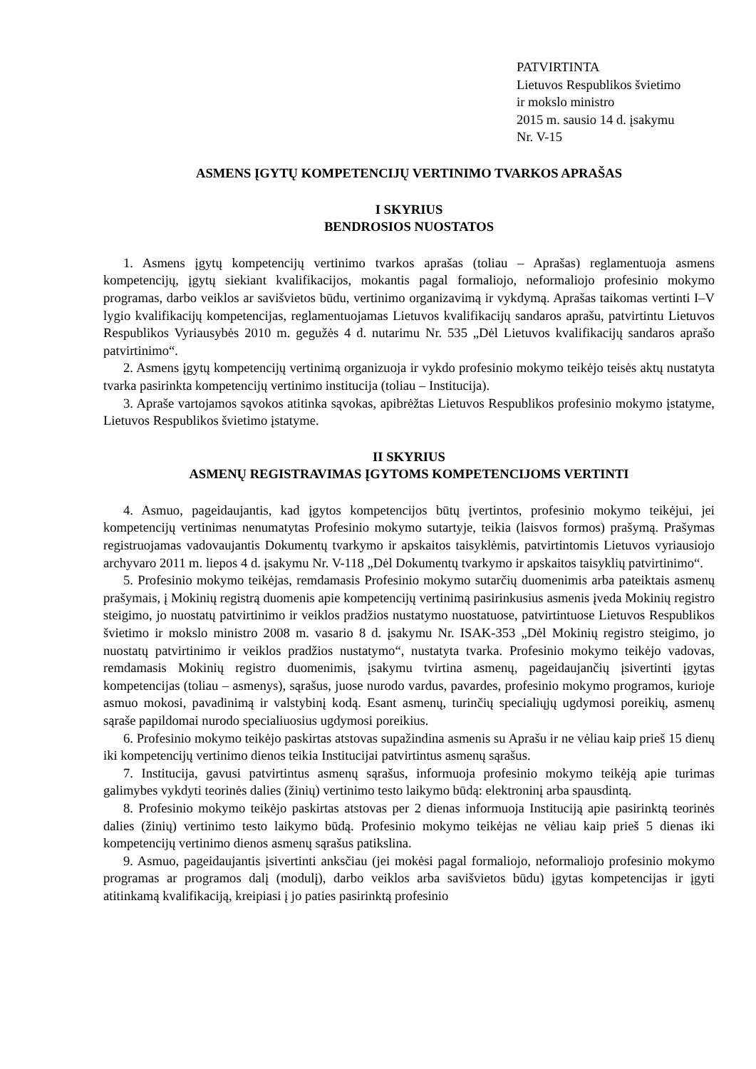PATVIRTINTA
Lietuvos Respublikos švietimo
ir mokslo ministro
2015 m. sausio 14 d. įsakymu
Nr. V-15
ASMENS ĮGYTŲ KOMPETENCIJŲ VERTINIMO TVARKOS APRAŠAS
I SKYRIUS
BENDROSIOS NUOSTATOS
1. Asmens įgytų kompetencijų vertinimo tvarkos aprašas (toliau – Aprašas) reglamentuoja asmens kompetencijų, įgytų siekiant kvalifikacijos, mokantis pagal formaliojo, neformaliojo profesinio mokymo programas, darbo veiklos ar savišvietos būdu, vertinimo organizavimą ir vykdymą. Aprašas taikomas vertinti I–V lygio kvalifikacijų kompetencijas, reglamentuojamas Lietuvos kvalifikacijų sandaros aprašu, patvirtintu Lietuvos Respublikos Vyriausybės 2010 m. gegužės 4 d. nutarimu Nr. 535 „Dėl Lietuvos kvalifikacijų sandaros aprašo patvirtinimo“.
2. Asmens įgytų kompetencijų vertinimą organizuoja ir vykdo profesinio mokymo teikėjo teisės aktų nustatyta tvarka pasirinkta kompetencijų vertinimo institucija (toliau – Institucija).
3. Apraše vartojamos sąvokos atitinka sąvokas, apibrėžtas Lietuvos Respublikos profesinio mokymo įstatyme, Lietuvos Respublikos švietimo įstatyme.
II SKYRIUS
ASMENŲ REGISTRAVIMAS ĮGYTOMS KOMPETENCIJOMS VERTINTI
4. Asmuo, pageidaujantis, kad įgytos kompetencijos būtų įvertintos, profesinio mokymo teikėjui, jei kompetencijų vertinimas nenumatytas Profesinio mokymo sutartyje, teikia (laisvos formos) prašymą. Prašymas registruojamas vadovaujantis Dokumentų tvarkymo ir apskaitos taisyklėmis, patvirtintomis Lietuvos vyriausiojo archyvaro 2011 m. liepos 4 d. įsakymu Nr. V-118 „Dėl Dokumentų tvarkymo ir apskaitos taisyklių patvirtinimo“.
5. Profesinio mokymo teikėjas, remdamasis Profesinio mokymo sutarčių duomenimis arba pateiktais asmenų prašymais, į Mokinių registrą duomenis apie kompetencijų vertinimą pasirinkusius asmenis įveda Mokinių registro steigimo, jo nuostatų patvirtinimo ir veiklos pradžios nustatymo nuostatuose, patvirtintuose Lietuvos Respublikos švietimo ir mokslo ministro 2008 m. vasario 8 d. įsakymu Nr. ISAK-353 „Dėl Mokinių registro steigimo, jo nuostatų patvirtinimo ir veiklos pradžios nustatymo“, nustatyta tvarka. Profesinio mokymo teikėjo vadovas, remdamasis Mokinių registro duomenimis, įsakymu tvirtina asmenų, pageidaujančių įsivertinti įgytas kompetencijas (toliau – asmenys), sąrašus, juose nurodo vardus, pavardes, profesinio mokymo programos, kurioje asmuo mokosi, pavadinimą ir valstybinį kodą. Esant asmenų, turinčių specialiųjų ugdymosi poreikių, asmenų sąraše papildomai nurodo specialiuosius ugdymosi poreikius.
6. Profesinio mokymo teikėjo paskirtas atstovas supažindina asmenis su Aprašu ir ne vėliau kaip prieš 15 dienų iki kompetencijų vertinimo dienos teikia Institucijai patvirtintus asmenų sąrašus.
7. Institucija, gavusi patvirtintus asmenų sąrašus, informuoja profesinio mokymo teikėją apie turimas galimybes vykdyti teorinės dalies (žinių) vertinimo testo laikymo būdą: elektroninį arba spausdintą.
8. Profesinio mokymo teikėjo paskirtas atstovas per 2 dienas informuoja Instituciją apie pasirinktą teorinės dalies (žinių) vertinimo testo laikymo būdą. Profesinio mokymo teikėjas ne vėliau kaip prieš 5 dienas iki kompetencijų vertinimo dienos asmenų sąrašus patikslina.
9. Asmuo, pageidaujantis įsivertinti anksčiau (jei mokėsi pagal formaliojo, neformaliojo profesinio mokymo programas ar programos dalį (modulį), darbo veiklos arba savišvietos būdu) įgytas kompetencijas ir įgyti atitinkamą kvalifikaciją, kreipiasi į jo paties pasirinktą profesinio